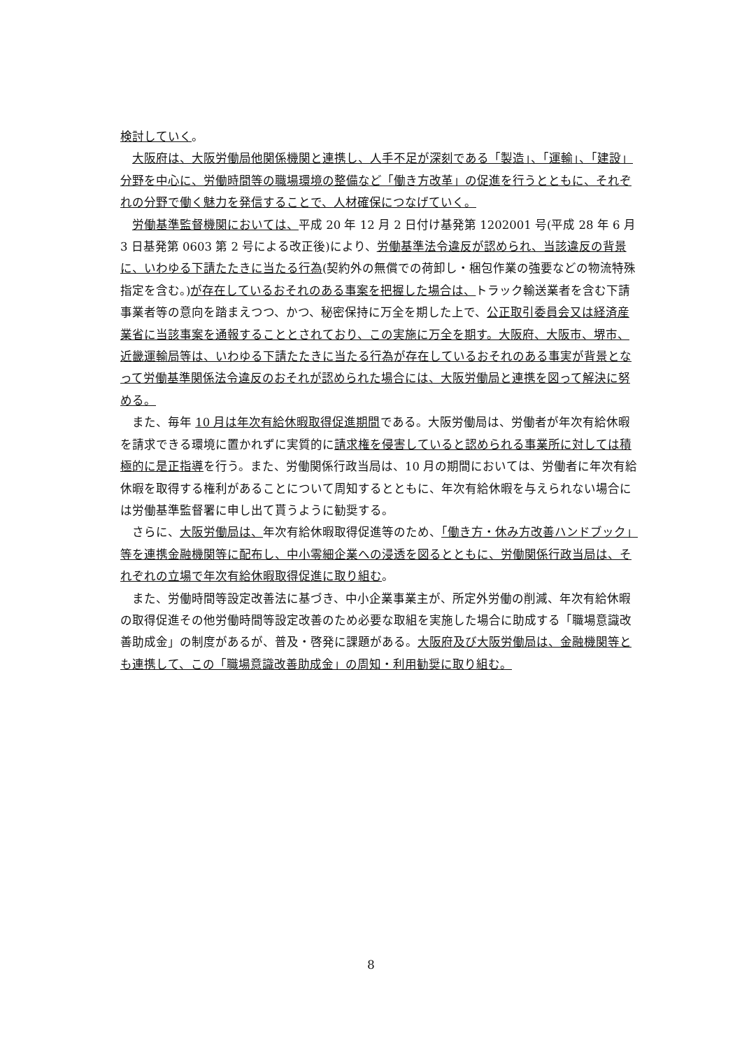検討していく。
大阪府は、大阪労働局他関係機関と連携し、人手不足が深刻である「製造」、「運輸」、「建設」分野を中心に、労働時間等の職場環境の整備など「働き方改革」の促進を行うとともに、それぞれの分野で働く魅力を発信することで、人材確保につなげていく。
労働基準監督機関においては、平成 20 年 12 月 2 日付け基発第 1202001 号(平成 28 年 6 月 3 日基発第 0603 第 2 号による改正後)により、労働基準法令違反が認められ、当該違反の背景に、いわゆる下請たたきに当たる行為(契約外の無償での荷卸し・梱包作業の強要などの物流特殊指定を含む。)が存在しているおそれのある事案を把握した場合は、トラック輸送業者を含む下請事業者等の意向を踏まえつつ、かつ、秘密保持に万全を期した上で、公正取引委員会又は経済産業省に当該事案を通報することとされており、この実施に万全を期す。大阪府、大阪市、堺市、近畿運輸局等は、いわゆる下請たたきに当たる行為が存在しているおそれのある事実が背景となって労働基準関係法令違反のおそれが認められた場合には、大阪労働局と連携を図って解決に努める。
また、毎年 10 月は年次有給休暇取得促進期間である。大阪労働局は、労働者が年次有給休暇を請求できる環境に置かれずに実質的に請求権を侵害していると認められる事業所に対しては積極的に是正指導を行う。また、労働関係行政当局は、10 月の期間においては、労働者に年次有給休暇を取得する権利があることについて周知するとともに、年次有給休暇を与えられない場合には労働基準監督署に申し出て貰うように勧奨する。
さらに、大阪労働局は、年次有給休暇取得促進等のため、「働き方・休み方改善ハンドブック」等を連携金融機関等に配布し、中小零細企業への浸透を図るとともに、労働関係行政当局は、それぞれの立場で年次有給休暇取得促進に取り組む。
また、労働時間等設定改善法に基づき、中小企業事業主が、所定外労働の削減、年次有給休暇の取得促進その他労働時間等設定改善のため必要な取組を実施した場合に助成する「職場意識改善助成金」の制度があるが、普及・啓発に課題がある。大阪府及び大阪労働局は、金融機関等とも連携して、この「職場意識改善助成金」の周知・利用勧奨に取り組む。
8